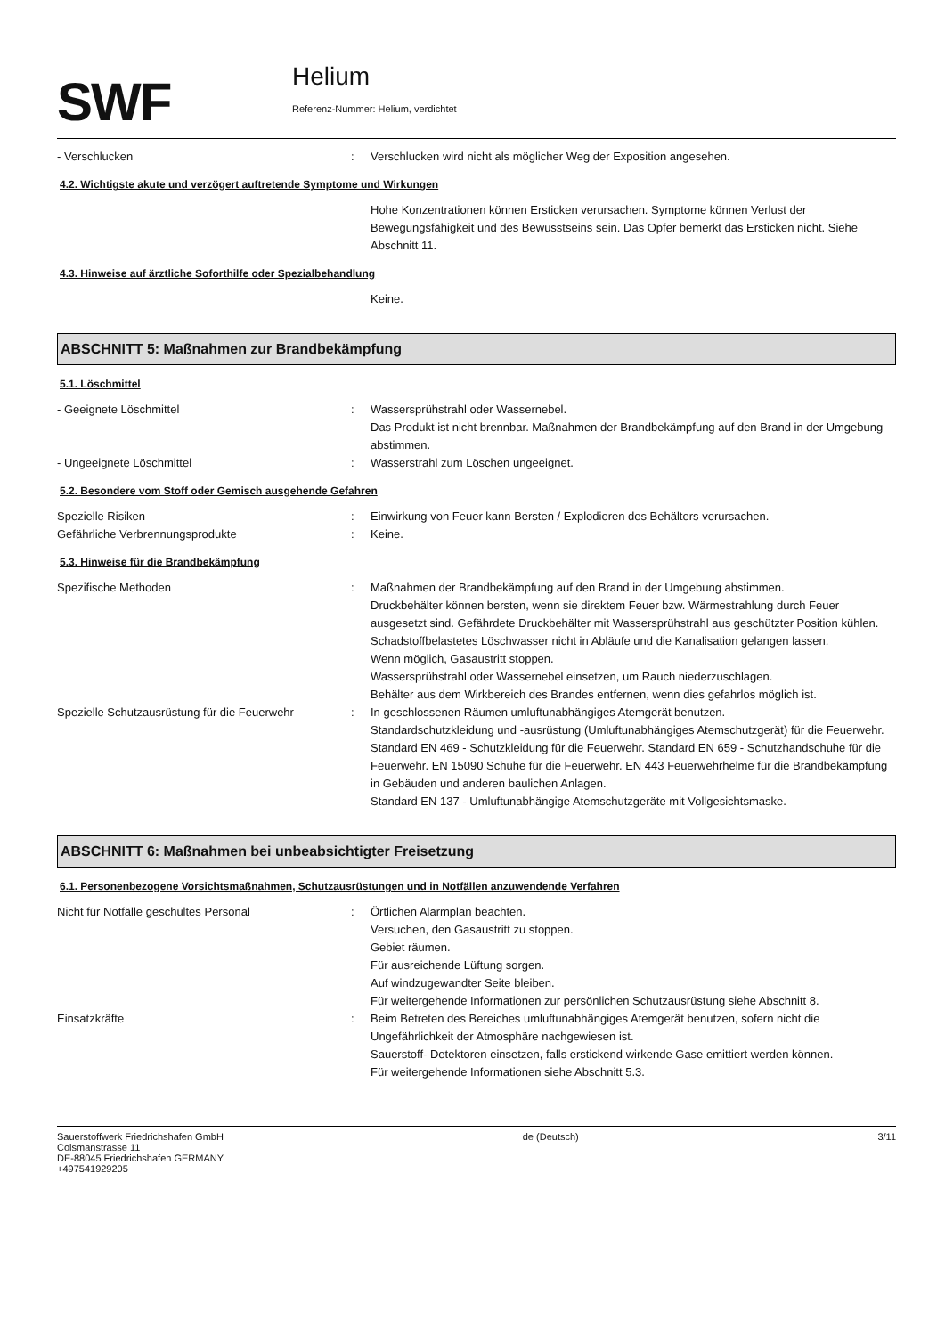SWF
Helium
Referenz-Nummer: Helium, verdichtet
- Verschlucken : Verschlucken wird nicht als möglicher Weg der Exposition angesehen.
4.2. Wichtigste akute und verzögert auftretende Symptome und Wirkungen
Hohe Konzentrationen können Ersticken verursachen. Symptome können Verlust der Bewegungsfähigkeit und des Bewusstseins sein. Das Opfer bemerkt das Ersticken nicht. Siehe Abschnitt 11.
4.3. Hinweise auf ärztliche Soforthilfe oder Spezialbehandlung
Keine.
ABSCHNITT 5: Maßnahmen zur Brandbekämpfung
5.1. Löschmittel
- Geeignete Löschmittel : Wassersprühstrahl oder Wassernebel.
Das Produkt ist nicht brennbar. Maßnahmen der Brandbekämpfung auf den Brand in der Umgebung abstimmen.
- Ungeeignete Löschmittel : Wasserstrahl zum Löschen ungeeignet.
5.2. Besondere vom Stoff oder Gemisch ausgehende Gefahren
Spezielle Risiken : Einwirkung von Feuer kann Bersten / Explodieren des Behälters verursachen.
Gefährliche Verbrennungsprodukte : Keine.
5.3. Hinweise für die Brandbekämpfung
Spezifische Methoden : Maßnahmen der Brandbekämpfung auf den Brand in der Umgebung abstimmen.
Druckbehälter können bersten, wenn sie direktem Feuer bzw. Wärmestrahlung durch Feuer ausgesetzt sind. Gefährdete Druckbehälter mit Wassersprühstrahl aus geschützter Position kühlen. Schadstoffbelastetes Löschwasser nicht in Abläufe und die Kanalisation gelangen lassen.
Wenn möglich, Gasaustritt stoppen.
Wassersprühstrahl oder Wassernebel einsetzen, um Rauch niederzuschlagen.
Behälter aus dem Wirkbereich des Brandes entfernen, wenn dies gefahrlos möglich ist.
Spezielle Schutzausrüstung für die Feuerwehr
: In geschlossenen Räumen umluftunabhängiges Atemgerät benutzen.
Standardschutzkleidung und -ausrüstung (Umluftunabhängiges Atemschutzgerät) für die Feuerwehr.
Standard EN 469 - Schutzkleidung für die Feuerwehr. Standard EN 659 - Schutzhandschuhe für die Feuerwehr. EN 15090 Schuhe für die Feuerwehr. EN 443 Feuerwehrhelme für die Brandbekämpfung in Gebäuden und anderen baulichen Anlagen.
Standard EN 137 - Umluftunabhängige Atemschutzgeräte mit Vollgesichtsmaske.
ABSCHNITT 6: Maßnahmen bei unbeabsichtigter Freisetzung
6.1. Personenbezogene Vorsichtsmaßnahmen, Schutzausrüstungen und in Notfällen anzuwendende Verfahren
Nicht für Notfälle geschultes Personal : Örtlichen Alarmplan beachten.
Versuchen, den Gasaustritt zu stoppen.
Gebiet räumen.
Für ausreichende Lüftung sorgen.
Auf windzugewandter Seite bleiben.
Für weitergehende Informationen zur persönlichen Schutzausrüstung siehe Abschnitt 8.
Einsatzkräfte : Beim Betreten des Bereiches umluftunabhängiges Atemgerät benutzen, sofern nicht die Ungefährlichkeit der Atmosphäre nachgewiesen ist.
Sauerstoff- Detektoren einsetzen, falls erstickend wirkende Gase emittiert werden können.
Für weitergehende Informationen siehe Abschnitt 5.3.
Sauerstoffwerk Friedrichshafen GmbH
Colsmanstrasse 11
DE-88045 Friedrichshafen GERMANY
+497541929205
de (Deutsch) 3/11